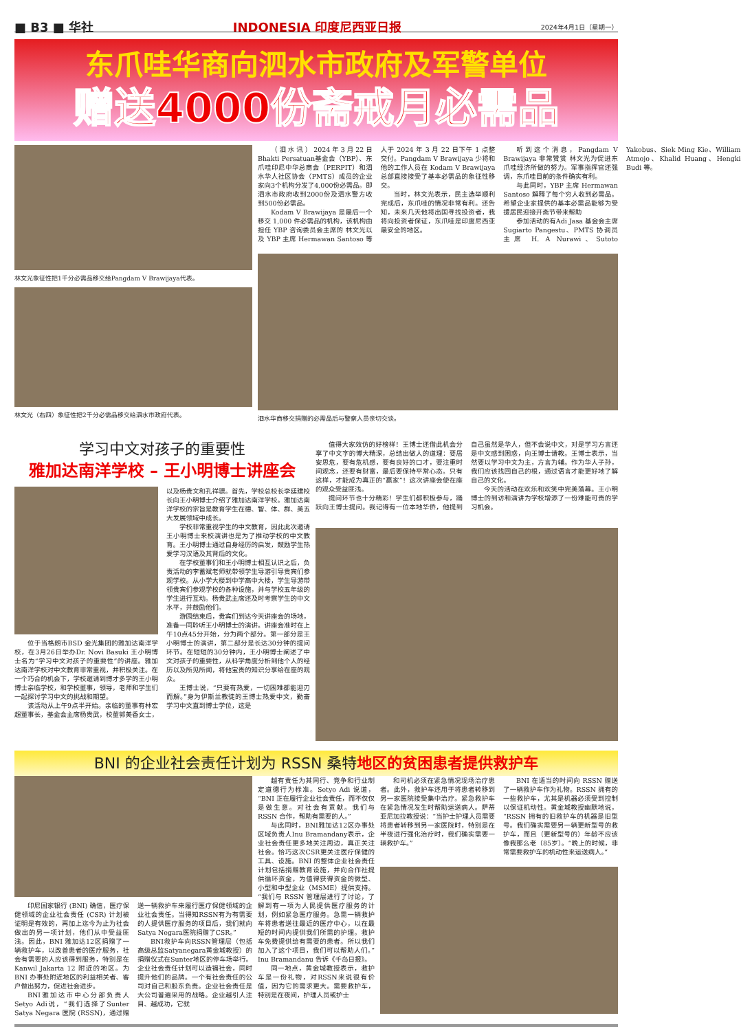■ B3 ■ 华社 INDONESIA 印度尼西亚日报 2024年4月1日（星期一）
东爪哇华商向泗水市政府及军警单位
赠送4000份斋戒月必需品
林文光象征性把1千分必需品移交给Pangdam V Brawijaya代表。
林文光（右四）象征性把2千分必需品移交给泗水市政府代表。
（泗水讯）2024年3月22日Bhakti Persatuan基金会（YBP）、东爪哇印尼中华总商会（PERPIT）和泗水华人社区协会（PMTS）成员的企业家向3个机构分发了4,000份必需品。即泗水市政府收到2000份及泗水警方收到500份必需品。
Kodam V Brawijaya 是最后一个移交 1,000 件必需品的机构，该机构由担任 YBP 咨询委员会主席的 林文光以及 YBP 主席 Hermawan Santoso 等人于 2024 年 3 月 22 日下午 1 点整交付。Pangdam V Brawijaya 少将和他的工作人员在 Kodam V Brawijaya 总部直接接受了基本必需品的象征性移交。
当时，林文光表示，民主选举顺利完成后，东爪哇的情况非常有利。还告知，未来几天他将出国寻找投资者，我将向投资者保证，东爪哇是印度尼西亚最安全的地区。
听到这个消息，Pangdam V Brawijaya 非常赞赏 林文光为促进东爪哇经济所做的努力。军事指挥官还强调，东爪哇目前的条件确实有利。
与此同时，YBP 主席 Hermawan Santoso 解释了每个穷人收到必需品。希望企业家提供的基本必需品能够为受援居民迎接开斋节带来帮助
参加活动的有Adi Jasa 基金会主席 Sugiarto Pangestu、PMTS 协调员主席 H. A Nurawi、Sutoto Yakobus、Siek Ming Kie、William Atmojo、Khalid Huang、Hengki Budi 等。
泗水华商移交捐赠的必需品后与警察人员亲切交谈。
学习中文对孩子的重要性
雅加达南洋学校 – 王小明博士讲座会
位于当格朗市BSD 金光集团的雅加达南洋学校，在3月26日举办Dr. Novi Basuki 王小明博士名为“学习中文对孩子的重要性”的讲座。雅加达南洋学校对中文教育非常重视，并积极关注。在一个巧合的机会下，学校邀请到博才多学的王小明博士亲临学校，和学校董事，领导，老师和学生们一起探讨学习中文的挑战和期望。
该活动从上午9点半开始。亲临的董事有林宏超董事长，基金会主席杨贵武，校董郭美香女士，以及杨贵文和孔祥骠。首先，学校总校长李廷建校长向王小明博士介绍了雅加达南洋学校。雅加达南洋学校的宗旨是教育学生在德、智、体、群、美五大发展领域中成长。
学校非常重视学生的中文教育，因此此次邀请王小明博士来校演讲也是为了推动学校的中文教育。王小明博士通过自身经历的启发，鼓励学生热爱学习汉语及其背后的文化。
在学校董事们和王小明博士相互认识之后，负责活动的李蓄斌老师就带领学生导游引导贵宾们参观学校。从小学大楼到中学高中大楼，学生导游带领贵宾们参观学校的各种设施，并与学校五年级的学生进行互动。杨贵武主席还及时考察学生的中文水平，并鼓励他们。
游园结束后，贵宾们到达今天讲座会的场地，准备一同聆听王小明博士的演讲。讲座会准时在上午10点45分开始，分为两个部分。第一部分是王小明博士的演讲，第二部分是长达30分钟的提问环节。在短短的30分钟内，王小明博士阐述了中文对孩子的重要性，从科学角度分析到他个人的经历以及所见所闻，将他宝贵的知识分享给在座的观众。
王博士说，“只要有热爱，一切困难都能迎刃而解。”身为伊斯兰教徒的王博士热爱中文，勤奋学习中文直到博士学位，这是
值得大家效仿的好榜样！王博士还借此机会分享了中文字的博大精深，总结出做人的道理：要居安思危，要有危机感，要有良好的口才，要注重时间观念，还要有财富，最后要保持平常心态。只有这样，才能成为真正的“赢家”！这次讲座会使在座的观众受益匪浅。
提问环节也十分精彩！学生们都积极参与，踊跃向王博士提问。我记得有一位本地华侨，他提到自己虽然是华人，但不会说中文，对是学习方言还是中文感到困惑，向王博士请教。王博士表示，当然要以学习中文为主，方言为辅。作为华人子孙，我们应该找回自己的根，通过语言才能更好地了解自己的文化。
今天的活动在欢乐和欢笑中完美落幕。王小明博士的到访和演讲为学校增添了一份难能可贵的学习机会。
BNI 的企业社会责任计划为 RSSN 桑特地区的贫困患者提供救护车
印尼国家银行 (BNI) 确信，医疗保健领域的企业社会责任 (CSR) 计划被证明是有效的，再加上迄今为止为社会做出的另一项计划，他们从中受益匪浅。因此，BNI 雅加达12区捐赠了一辆救护车，以改善患者的医疗服务，社会有需要的人应该得到服务，特别是在 Kanwil Jakarta 12 附近的地区。为 BNI 办事处附近地区的利益相关者、客户做出努力，促进社会进步。
BNI雅加达市中心分部负责人 Setyo Adi说，“我们选择了Sunter Satya Negara 医院 (RSSN)，通过赠送一辆救护车来履行医疗保健领域的企业社会责任。当得知RSSN有为有需要的人提供医疗服务的项目后，我们就向 Satya Negara医院捐赠了CSR。”
BNI救护车向RSSN管理层（包括高级总监Satyanegara黄金城教授）的捐赠仪式在Sunter地区的停车场举行。企业社会责任计划可以造福社会，同时提升他们的品牌。一个有社会责任的公司对自己和股东负责。企业社会责任是大公司普遍采用的战略。企业越引人注目、越成功，它就
越有责任为其同行、竞争和行业制定道德行为标准。Setyo Adi 说道，“BNI 正在履行企业社会责任，而不仅仅是做生意。对社会有贡献。我们与 RSSN 合作，帮助有需要的人。”
与此同时，BNI雅加达12区办事处区域负责人Inu Bramandany表示，企业社会责任更多地关注周边，真正关注社会。恰巧这次CSR更关注医疗保健的工具、设施。BNI 的整体企业社会责任计划包括捐赠教育设施，并向合作社提供循环资金，为值得获得资金的微型、小型和中型企业（MSME）提供支持。“我们与 RSSN 管理层进行了讨论，了解到有一项为人民提供医疗服务的计划，例如紧急医疗服务。急需一辆救护车将患者送往最近的医疗中心，以在最短的时间内提供我们所需的护理。救护车免费提供给有需要的患者。所以我们加入了这个项目，我们可以帮助人们。”Inu Bramandanu 告诉《千岛日报》。
同一地点，黄金城教授表示，救护车是一份礼物，对RSSN来说很有价值，因为它的需求更大。需要救护车，特别是在夜间，护理人员或护士
和司机必须在紧急情况现场治疗患者。此外，救护车还用于将患者转移到另一家医院接受集中治疗。紧急救护车在紧急情况发生时帮助运送病人。萨蒂亚尼加拉教授说：“当护士护理人员需要将患者转移到另一家医院时，特别是在半夜进行强化治疗时，我们确实需要一辆救护车。”
BNI 在适当的时间向 RSSN 赠送了一辆救护车作为礼物。RSSN 拥有的一些救护车，尤其是机器必须受到控制以保证机动性。黄金城教授幽默地说，“RSSN 拥有的旧救护车的机器是旧型号。我们确实需要另一辆更新型号的救护车，而且（更新型号的）年龄不应该像我那么老（85岁）。“晚上的时候，非常需要救护车的机动性来运送病人。”